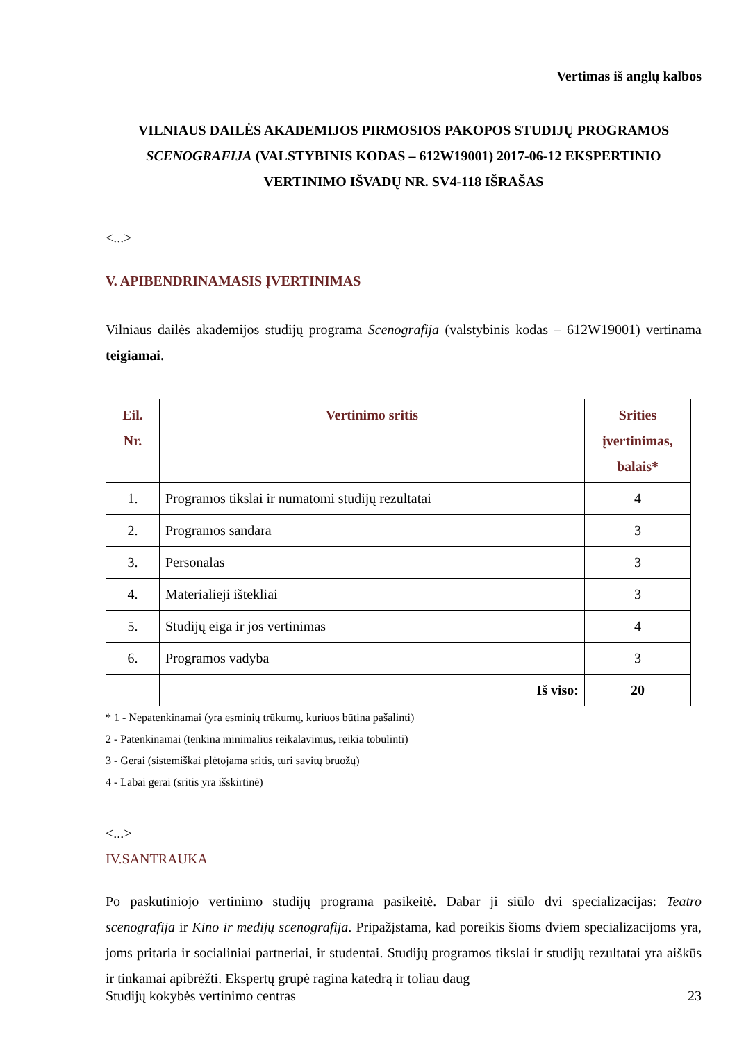Vertimas iš anglų kalbos
VILNIAUS DAILĖS AKADEMIJOS PIRMOSIOS PAKOPOS STUDIJŲ PROGRAMOS SCENOGRAFIJA (VALSTYBINIS KODAS – 612W19001) 2017-06-12 EKSPERTINIO VERTINIMO IŠVADŲ NR. SV4-118 IŠRAŠAS
<...>
V. APIBENDRINAMASIS ĮVERTINIMAS
Vilniaus dailės akademijos studijų programa Scenografija (valstybinis kodas – 612W19001) vertinama teigiamai.
| Eil. Nr. | Vertinimo sritis | Srities įvertinimas, balais* |
| --- | --- | --- |
| 1. | Programos tikslai ir numatomi studijų rezultatai | 4 |
| 2. | Programos sandara | 3 |
| 3. | Personalas | 3 |
| 4. | Materialieji ištekliai | 3 |
| 5. | Studijų eiga ir jos vertinimas | 4 |
| 6. | Programos vadyba | 3 |
| | Iš viso: | 20 |
* 1 - Nepatenkinamai (yra esminių trūkumų, kuriuos būtina pašalinti)
2 - Patenkinamai (tenkina minimalius reikalavimus, reikia tobulinti)
3 - Gerai (sistemiškai plėtojama sritis, turi savitų bruožų)
4 - Labai gerai (sritis yra išskirtinė)
<...>
IV.SANTRAUKA
Po paskutiniojo vertinimo studijų programa pasikeitė. Dabar ji siūlo dvi specializacijas: Teatro scenografija ir Kino ir medijų scenografija. Pripažįstama, kad poreikis šioms dviem specializacijoms yra, joms pritaria ir socialiniai partneriai, ir studentai. Studijų programos tikslai ir studijų rezultatai yra aiškūs ir tinkamai apibrėžti. Ekspertų grupė ragina katedrą ir toliau daug
Studijų kokybės vertinimo centras 23